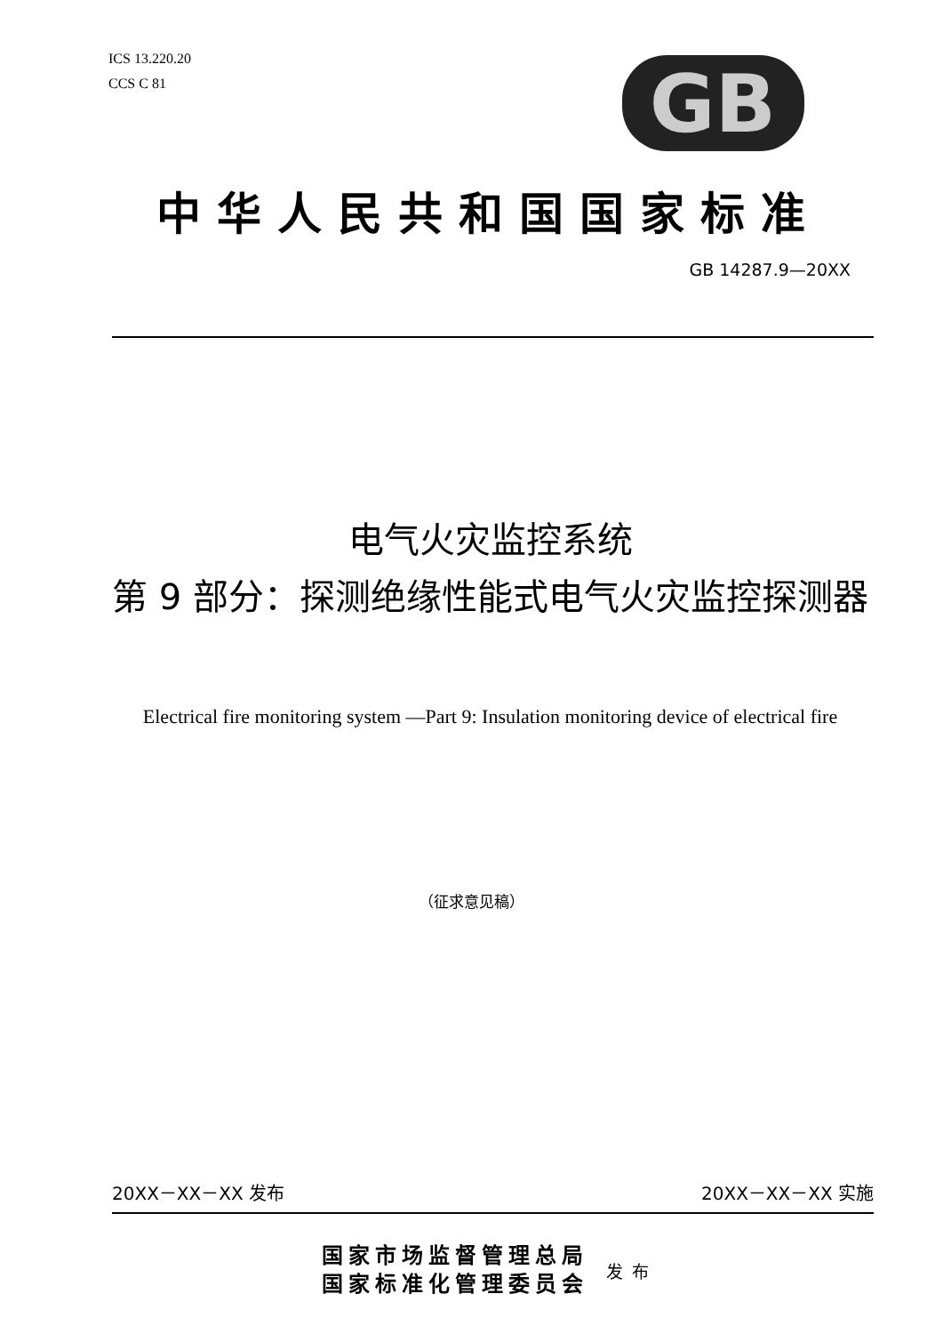ICS 13.220.20
CCS C 81
GB
中华人民共和国国家标准
GB 14287.9—20XX
电气火灾监控系统
第 9 部分：探测绝缘性能式电气火灾监控探测器
Electrical fire monitoring system —Part 9: Insulation monitoring device of electrical fire
（征求意见稿）
20XX－XX－XX 发布 20XX－XX－XX 实施
国家市场监督管理总局
国家标准化管理委员会
发布